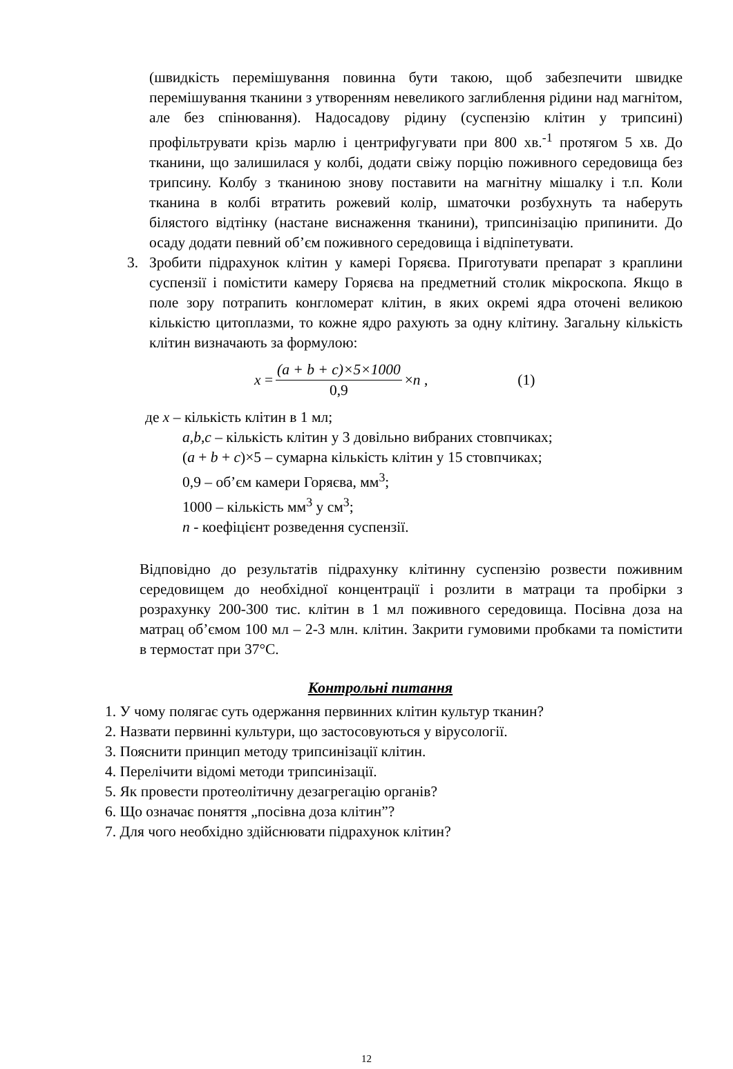(швидкість перемішування повинна бути такою, щоб забезпечити швидке перемішування тканини з утворенням невеликого заглиблення рідини над магнітом, але без спінювання). Надосадову рідину (суспензію клітин у трипсині) профільтрувати крізь марлю і центрифугувати при 800 хв.<sup>-1</sup> протягом 5 хв. До тканини, що залишилася у колбі, додати свіжу порцію поживного середовища без трипсину. Колбу з тканиною знову поставити на магнітну мішалку і т.п. Коли тканина в колбі втратить рожевий колір, шматочки розбухнуть та наберуть білястого відтінку (настане виснаження тканини), трипсинізацію припинити. До осаду додати певний об’єм поживного середовища і відпіпетувати.
3. Зробити підрахунок клітин у камері Горяєва. Приготувати препарат з краплини суспензії і помістити камеру Горяєва на предметний столик мікроскопа. Якщо в поле зору потрапить конгломерат клітин, в яких окремі ядра оточені великою кількістю цитоплазми, то кожне ядро рахують за одну клітину. Загальну кількість клітин визначають за формулою:
x = (a + b + c)×5×1000 0,9 × n , (1)
де x – кількість клітин в 1 мл;
a,b,c – кількість клітин у 3 довільно вибраних стовпчиках;
(a + b + c)×5 – сумарна кількість клітин у 15 стовпчиках;
0,9 – об’єм камери Горяєва, мм<sup>3</sup>;
1000 – кількість мм<sup>3</sup> у см<sup>3</sup>;
n - коефіцієнт розведення суспензії.
Відповідно до результатів підрахунку клітинну суспензію розвести поживним середовищем до необхідної концентрації і розлити в матраци та пробірки з розрахунку 200-300 тис. клітин в 1 мл поживного середовища. Посівна доза на матрац об’ємом 100 мл – 2-3 млн. клітин. Закрити гумовими пробками та помістити в термостат при 37°С.
Контрольні питання
1. У чому полягає суть одержання первинних клітин культур тканин?
2. Назвати первинні культури, що застосовуються у вірусології.
3. Пояснити принцип методу трипсинізації клітин.
4. Перелічити відомі методи трипсинізації.
5. Як провести протеолітичну дезагрегацію органів?
6. Що означає поняття „посівна доза клітин”?
7. Для чого необхідно здійснювати підрахунок клітин?
12